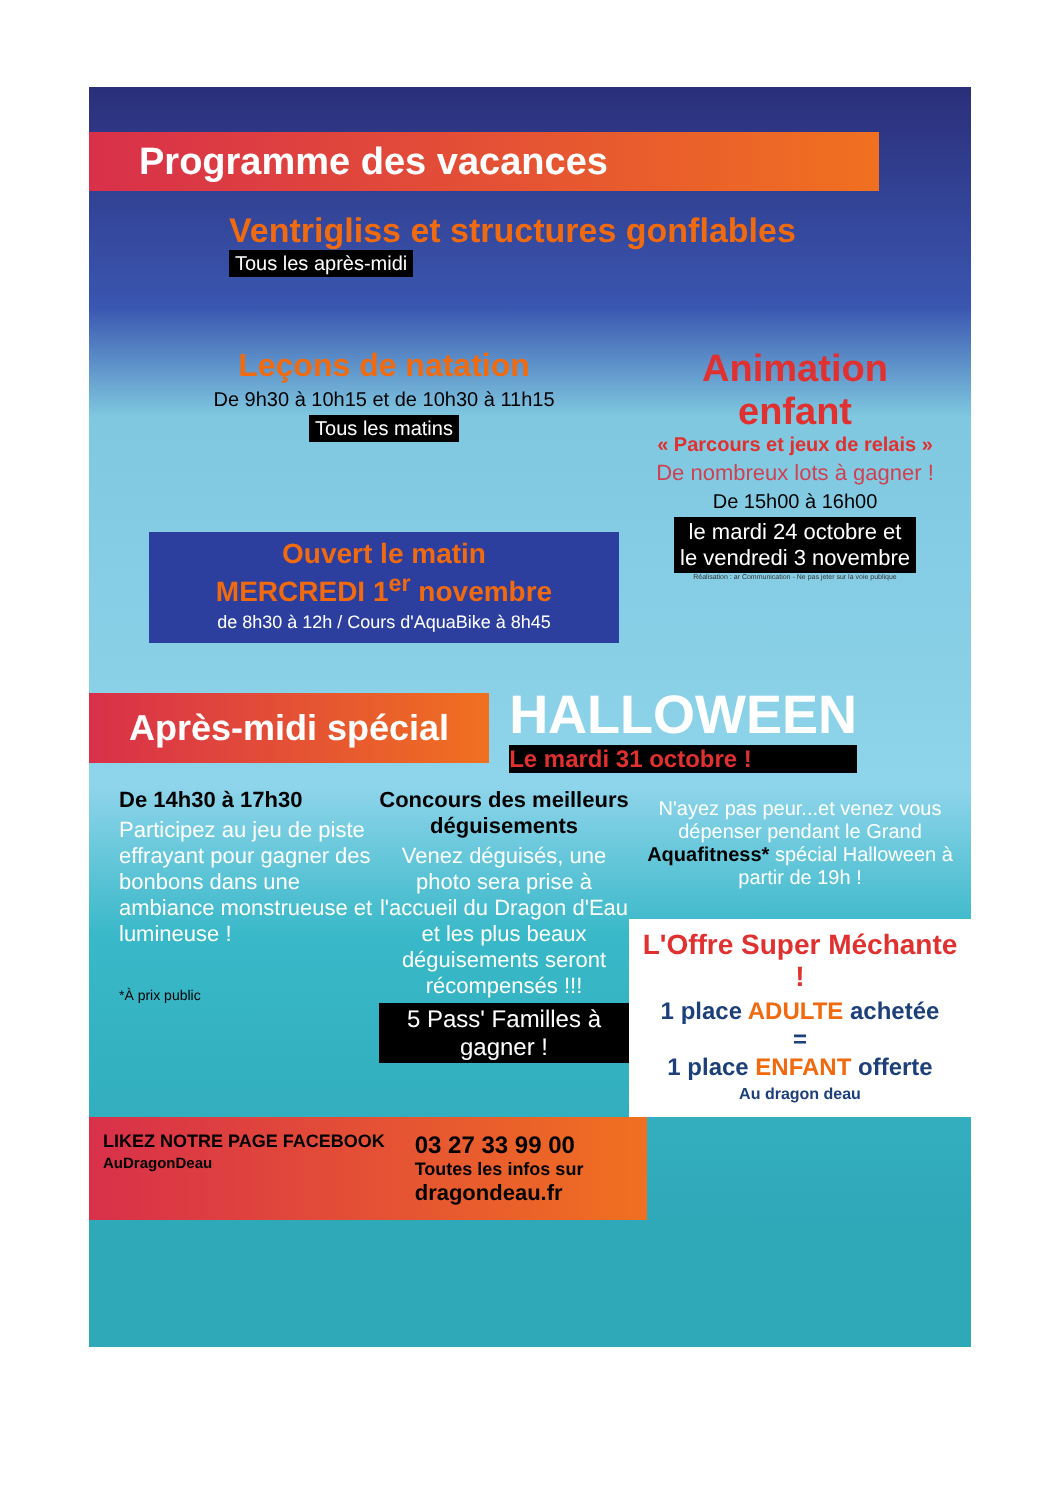Programme des vacances
Ventrigliss et structures gonflables Tous les après-midi
Leçons de natation
De 9h30 à 10h15 et de 10h30 à 11h15
Tous les matins
Ouvert le matin
MERCREDI 1<sup>er</sup> novembre
de 8h30 à 12h / Cours d'AquaBike à 8h45
Animation
enfant
« Parcours et jeux de relais »
De nombreux lots à gagner !
De 15h00 à 16h00
le mardi 24 octobre et
le vendredi 3 novembre
Réalisation : ar Communication - Ne pas jeter sur la voie publique
Après-midi spécial
HALLOWEEN
Le mardi 31 octobre !
De 14h30 à 17h30
Participez au jeu de piste effrayant pour gagner des bonbons dans une ambiance monstrueuse et lumineuse !
*À prix public
Concours des meilleurs déguisements
Venez déguisés, une photo sera prise à l'accueil du Dragon d'Eau et les plus beaux déguisements seront récompensés !!!
5 Pass' Familles à gagner !
N'ayez pas peur...et venez vous dépenser pendant le Grand Aquafitness* spécial Halloween à partir de 19h !
L'Offre Super Méchante !
1 place ADULTE achetée
=
1 place ENFANT offerte
Au dragon deau
LIKEZ NOTRE PAGE FACEBOOK
AuDragonDeau
03 27 33 99 00
Toutes les infos sur
dragondeau.fr